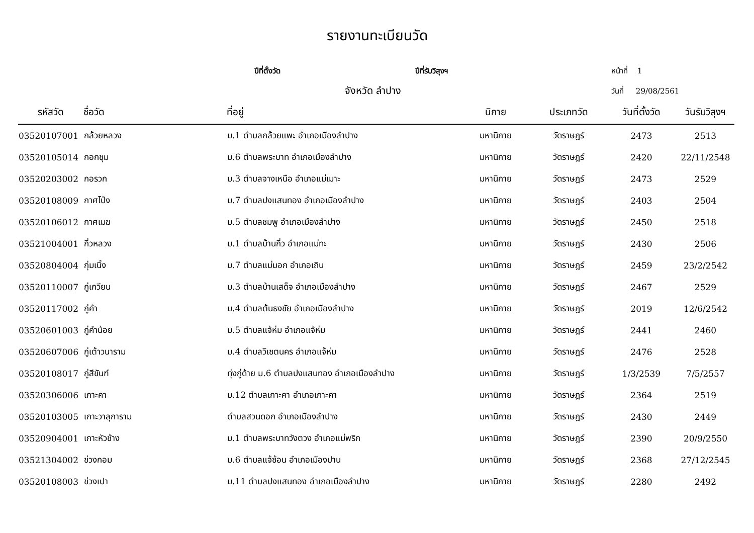รายงานทะเบียนวัด
ปีที่ตั้งวัด ปีที่รับวิสุงฯ หน้าที่ 1
จังหวัด ลำปาง วันที่ 29/08/2561
| รหัสวัด | ชื่อวัด | ที่อยู่ | นิกาย | ประเภทวัด | วันที่ตั้งวัด | วันรับวิสุงฯ |
| --- | --- | --- | --- | --- | --- | --- |
| 03520107001 | กล้วยหลวง | ม.1 ตำบลกล้วยแพะ อำเภอเมืองลำปาง | มหานิกาย | วัดราษฎร์ | 2473 | 2513 |
| 03520105014 | กอกชุม | ม.6 ตำบลพระบาท อำเภอเมืองลำปาง | มหานิกาย | วัดราษฎร์ | 2420 | 22/11/2548 |
| 03520203002 | กอรวก | ม.3 ตำบลจางเหนือ อำเภอแม่เมาะ | มหานิกาย | วัดราษฎร์ | 2473 | 2529 |
| 03520108009 | กาศโป่ง | ม.7 ตำบลปงแสนทอง อำเภอเมืองลำปาง | มหานิกาย | วัดราษฎร์ | 2403 | 2504 |
| 03520106012 | กาศเมฆ | ม.5 ตำบลชมพู อำเภอเมืองลำปาง | มหานิกาย | วัดราษฎร์ | 2450 | 2518 |
| 03521004001 | กิ่วหลวง | ม.1 ตำบลบ้านกิ่ว อำเภอแม่ทะ | มหานิกาย | วัดราษฎร์ | 2430 | 2506 |
| 03520804004 | กุ่มเนิ้ง | ม.7 ตำบลแม่มอก อำเภอเถิน | มหานิกาย | วัดราษฎร์ | 2459 | 23/2/2542 |
| 03520110007 | กู่เกวียน | ม.3 ตำบลบ้านเสด็จ อำเภอเมืองลำปาง | มหานิกาย | วัดราษฎร์ | 2467 | 2529 |
| 03520117002 | กู่คำ | ม.4 ตำบลต้นธงชัย อำเภอเมืองลำปาง | มหานิกาย | วัดราษฎร์ | 2019 | 12/6/2542 |
| 03520601003 | กู่คำน้อย | ม.5 ตำบลแจ้ห่ม อำเภอแจ้ห่ม | มหานิกาย | วัดราษฎร์ | 2441 | 2460 |
| 03520607006 | กู่เต้าวนาราม | ม.4 ตำบลวิเชตนคร อำเภอแจ้ห่ม | มหานิกาย | วัดราษฎร์ | 2476 | 2528 |
| 03520108017 | กู่สีขันฑ์ | ทุ่งกู่ด้าย ม.6 ตำบลปงแสนทอง อำเภอเมืองลำปาง | มหานิกาย | วัดราษฎร์ | 1/3/2539 | 7/5/2557 |
| 03520306006 | เกาะคา | ม.12 ตำบลเกาะคา อำเภอเกาะคา | มหานิกาย | วัดราษฎร์ | 2364 | 2519 |
| 03520103005 | เกาะวาลุการาม | ตำบลสวนดอก อำเภอเมืองลำปาง | มหานิกาย | วัดราษฎร์ | 2430 | 2449 |
| 03520904001 | เกาะหัวช้าง | ม.1 ตำบลพระบาทวังตวง อำเภอแม่พริก | มหานิกาย | วัดราษฎร์ | 2390 | 20/9/2550 |
| 03521304002 | ข่วงกอม | ม.6 ตำบลแจ้ซ้อน อำเภอเมืองปาน | มหานิกาย | วัดราษฎร์ | 2368 | 27/12/2545 |
| 03520108003 | ข่วงเปา | ม.11 ตำบลปงแสนทอง อำเภอเมืองลำปาง | มหานิกาย | วัดราษฎร์ | 2280 | 2492 |